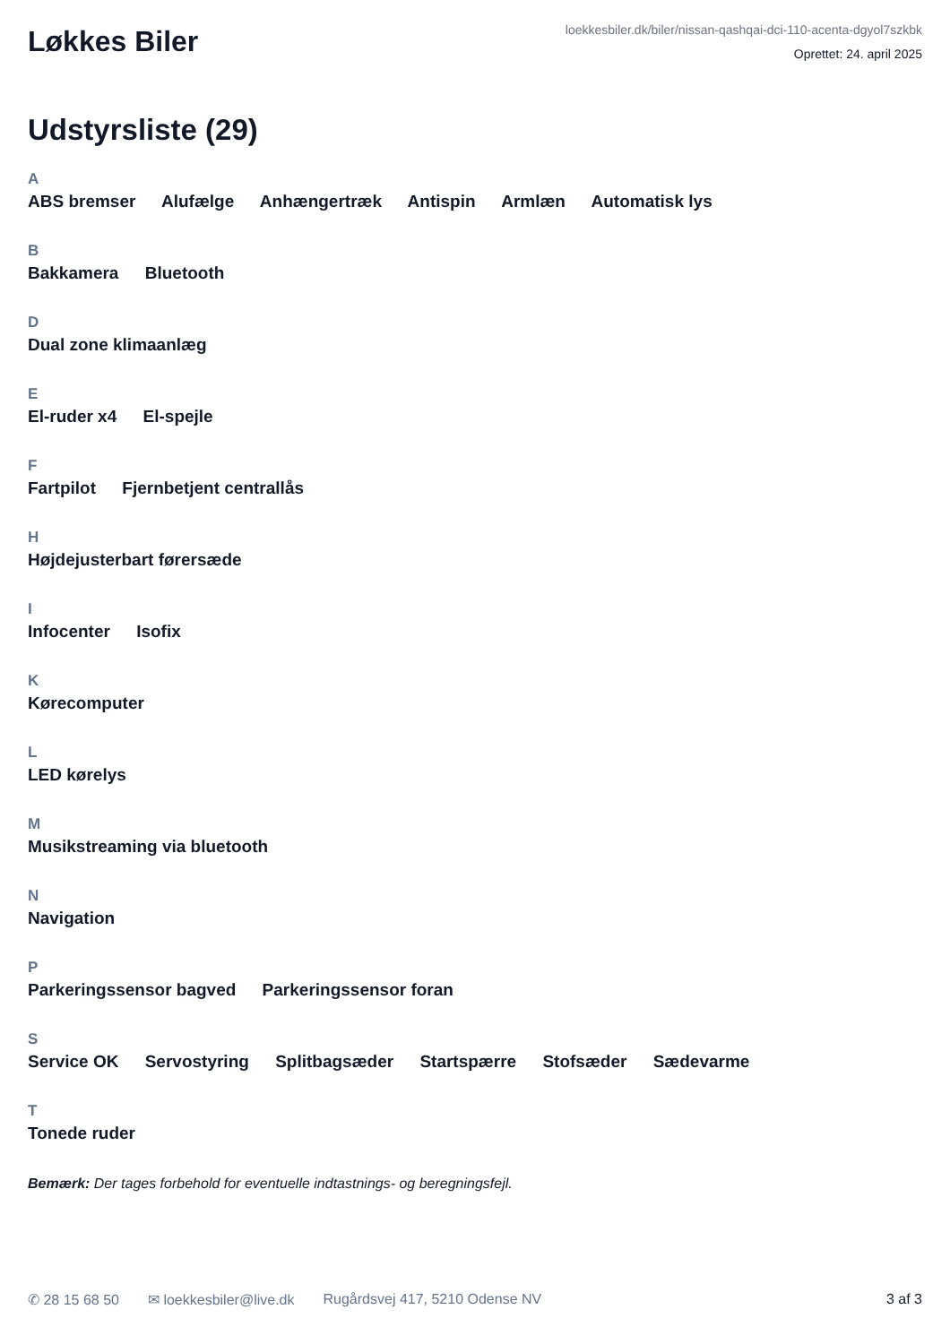Løkkes Biler
loekkesbiler.dk/biler/nissan-qashqai-dci-110-acenta-dgyol7szkbk
Oprettet: 24. april 2025
Udstyrsliste (29)
A
ABS bremser Alufælge Anhængertræk Antispin Armlæn Automatisk lys
B
Bakkamera Bluetooth
D
Dual zone klimaanlæg
E
El-ruder x4 El-spejle
F
Fartpilot Fjernbetjent centrallås
H
Højdejusterbart førersæde
I
Infocenter Isofix
K
Kørecomputer
L
LED kørelys
M
Musikstreaming via bluetooth
N
Navigation
P
Parkeringssensor bagved Parkeringssensor foran
S
Service OK Servostyring Splitbagsæder Startspærre Stofsæder Sædevarme
T
Tonede ruder
Bemærk: Der tages forbehold for eventuelle indtastnings- og beregningsfejl.
✆ 28 15 68 50 ✉ loekkesbiler@live.dk Rugårdsvej 417, 5210 Odense NV 3 af 3